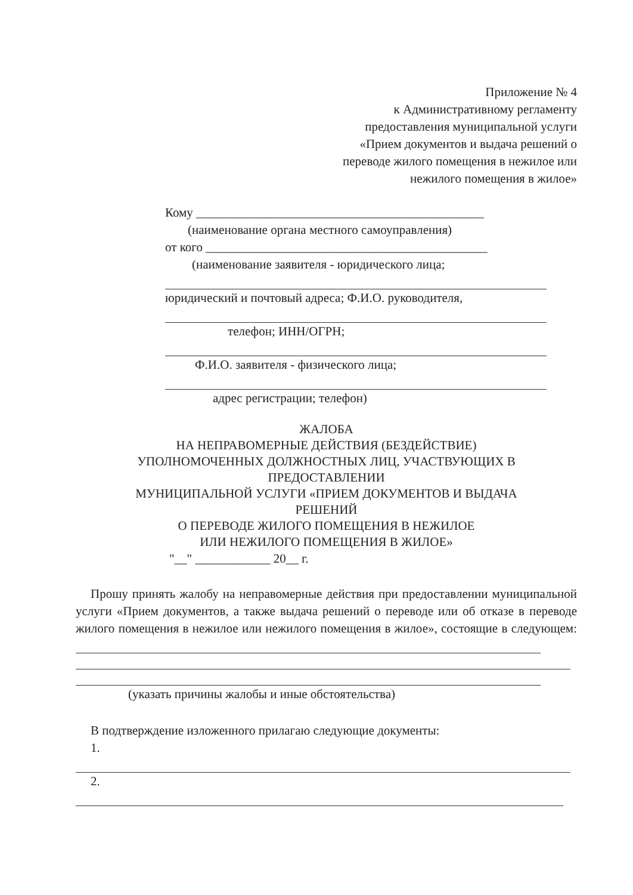Приложение № 4
к Административному регламенту
предоставления муниципальной услуги
«Прием документов и выдача решений о
переводе жилого помещения в нежилое или
нежилого помещения в жилое»
Кому ______________________________________________
(наименование органа местного самоуправления)
от кого _____________________________________________
(наименование заявителя - юридического лица;
юридический и почтовый адреса; Ф.И.О. руководителя,
телефон; ИНН/ОГРН;
Ф.И.О. заявителя - физического лица;
адрес регистрации; телефон)
ЖАЛОБА
НА НЕПРАВОМЕРНЫЕ ДЕЙСТВИЯ (БЕЗДЕЙСТВИЕ)
УПОЛНОМОЧЕННЫХ ДОЛЖНОСТНЫХ ЛИЦ, УЧАСТВУЮЩИХ В
ПРЕДОСТАВЛЕНИИ
МУНИЦИПАЛЬНОЙ УСЛУГИ «ПРИЕМ ДОКУМЕНТОВ И ВЫДАЧА
РЕШЕНИЙ
О ПЕРЕВОДЕ ЖИЛОГО ПОМЕЩЕНИЯ В НЕЖИЛОЕ
ИЛИ НЕЖИЛОГО ПОМЕЩЕНИЯ В ЖИЛОЕ»
"__" ____________ 20__ г.
Прошу принять жалобу на неправомерные действия при предоставлении муниципальной услуги «Прием документов, а также выдача решений о переводе или об отказе в переводе жилого помещения в нежилое или нежилого помещения в жилое», состоящие в следующем:
(указать причины жалобы и иные обстоятельства)
В подтверждение изложенного прилагаю следующие документы:
1.
2.